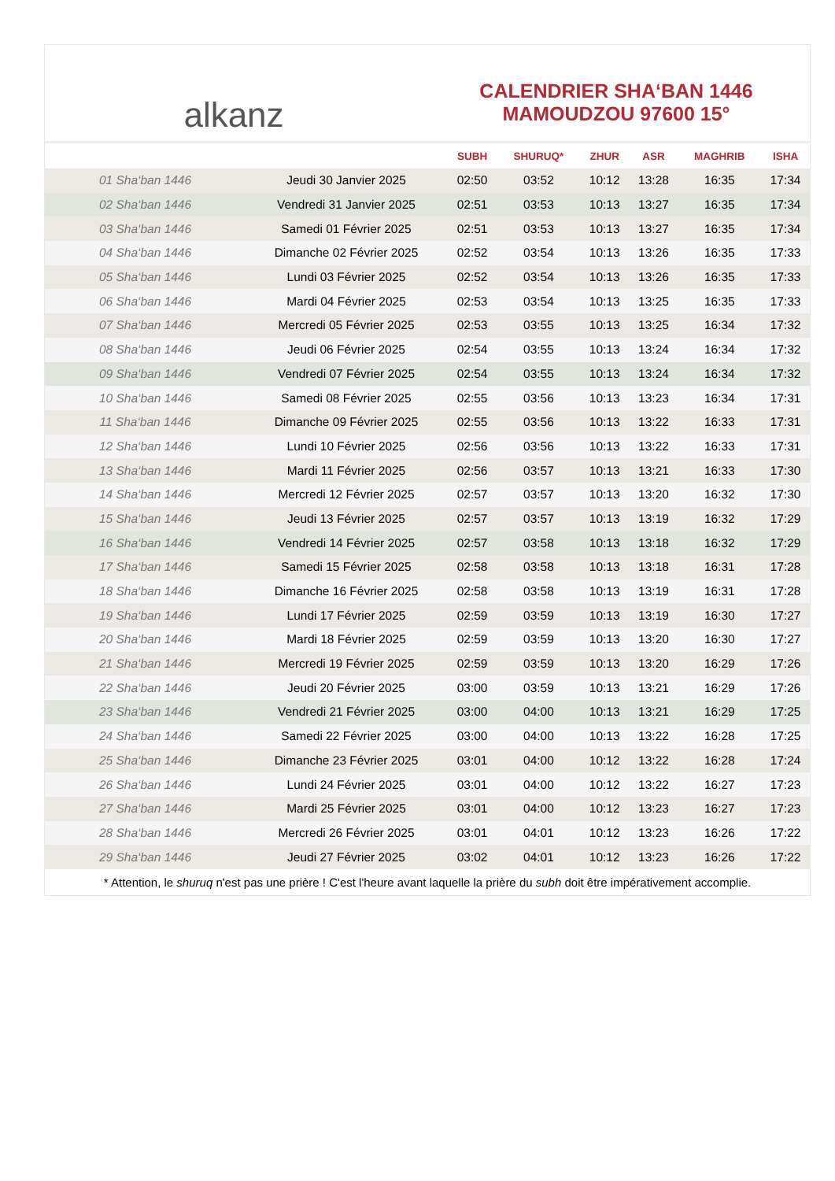alkanz
CALENDRIER SHA‘BAN 1446
MAMOUDZOU 97600 15°
| | | SUBH | SHURUQ* | ZHUR | ASR | MAGHRIB | ISHA |
| --- | --- | --- | --- | --- | --- | --- | --- |
| 01 Sha‘ban 1446 | Jeudi 30 Janvier 2025 | 02:50 | 03:52 | 10:12 | 13:28 | 16:35 | 17:34 |
| 02 Sha‘ban 1446 | Vendredi 31 Janvier 2025 | 02:51 | 03:53 | 10:13 | 13:27 | 16:35 | 17:34 |
| 03 Sha‘ban 1446 | Samedi 01 Février 2025 | 02:51 | 03:53 | 10:13 | 13:27 | 16:35 | 17:34 |
| 04 Sha‘ban 1446 | Dimanche 02 Février 2025 | 02:52 | 03:54 | 10:13 | 13:26 | 16:35 | 17:33 |
| 05 Sha‘ban 1446 | Lundi 03 Février 2025 | 02:52 | 03:54 | 10:13 | 13:26 | 16:35 | 17:33 |
| 06 Sha‘ban 1446 | Mardi 04 Février 2025 | 02:53 | 03:54 | 10:13 | 13:25 | 16:35 | 17:33 |
| 07 Sha‘ban 1446 | Mercredi 05 Février 2025 | 02:53 | 03:55 | 10:13 | 13:25 | 16:34 | 17:32 |
| 08 Sha‘ban 1446 | Jeudi 06 Février 2025 | 02:54 | 03:55 | 10:13 | 13:24 | 16:34 | 17:32 |
| 09 Sha‘ban 1446 | Vendredi 07 Février 2025 | 02:54 | 03:55 | 10:13 | 13:24 | 16:34 | 17:32 |
| 10 Sha‘ban 1446 | Samedi 08 Février 2025 | 02:55 | 03:56 | 10:13 | 13:23 | 16:34 | 17:31 |
| 11 Sha‘ban 1446 | Dimanche 09 Février 2025 | 02:55 | 03:56 | 10:13 | 13:22 | 16:33 | 17:31 |
| 12 Sha‘ban 1446 | Lundi 10 Février 2025 | 02:56 | 03:56 | 10:13 | 13:22 | 16:33 | 17:31 |
| 13 Sha‘ban 1446 | Mardi 11 Février 2025 | 02:56 | 03:57 | 10:13 | 13:21 | 16:33 | 17:30 |
| 14 Sha‘ban 1446 | Mercredi 12 Février 2025 | 02:57 | 03:57 | 10:13 | 13:20 | 16:32 | 17:30 |
| 15 Sha‘ban 1446 | Jeudi 13 Février 2025 | 02:57 | 03:57 | 10:13 | 13:19 | 16:32 | 17:29 |
| 16 Sha‘ban 1446 | Vendredi 14 Février 2025 | 02:57 | 03:58 | 10:13 | 13:18 | 16:32 | 17:29 |
| 17 Sha‘ban 1446 | Samedi 15 Février 2025 | 02:58 | 03:58 | 10:13 | 13:18 | 16:31 | 17:28 |
| 18 Sha‘ban 1446 | Dimanche 16 Février 2025 | 02:58 | 03:58 | 10:13 | 13:19 | 16:31 | 17:28 |
| 19 Sha‘ban 1446 | Lundi 17 Février 2025 | 02:59 | 03:59 | 10:13 | 13:19 | 16:30 | 17:27 |
| 20 Sha‘ban 1446 | Mardi 18 Février 2025 | 02:59 | 03:59 | 10:13 | 13:20 | 16:30 | 17:27 |
| 21 Sha‘ban 1446 | Mercredi 19 Février 2025 | 02:59 | 03:59 | 10:13 | 13:20 | 16:29 | 17:26 |
| 22 Sha‘ban 1446 | Jeudi 20 Février 2025 | 03:00 | 03:59 | 10:13 | 13:21 | 16:29 | 17:26 |
| 23 Sha‘ban 1446 | Vendredi 21 Février 2025 | 03:00 | 04:00 | 10:13 | 13:21 | 16:29 | 17:25 |
| 24 Sha‘ban 1446 | Samedi 22 Février 2025 | 03:00 | 04:00 | 10:13 | 13:22 | 16:28 | 17:25 |
| 25 Sha‘ban 1446 | Dimanche 23 Février 2025 | 03:01 | 04:00 | 10:12 | 13:22 | 16:28 | 17:24 |
| 26 Sha‘ban 1446 | Lundi 24 Février 2025 | 03:01 | 04:00 | 10:12 | 13:22 | 16:27 | 17:23 |
| 27 Sha‘ban 1446 | Mardi 25 Février 2025 | 03:01 | 04:00 | 10:12 | 13:23 | 16:27 | 17:23 |
| 28 Sha‘ban 1446 | Mercredi 26 Février 2025 | 03:01 | 04:01 | 10:12 | 13:23 | 16:26 | 17:22 |
| 29 Sha‘ban 1446 | Jeudi 27 Février 2025 | 03:02 | 04:01 | 10:12 | 13:23 | 16:26 | 17:22 |
* Attention, le shuruq n'est pas une prière ! C'est l'heure avant laquelle la prière du subh doit être impérativement accomplie.